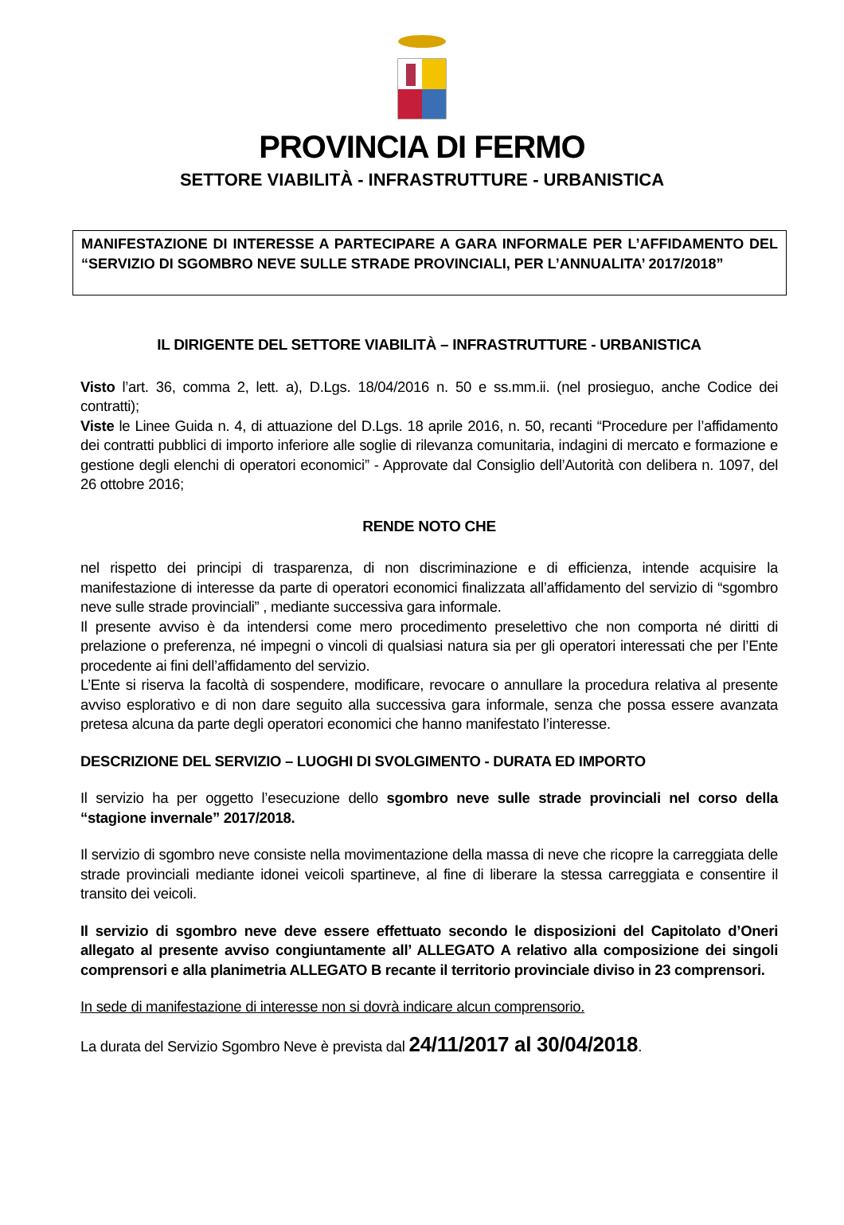PROVINCIA DI FERMO
SETTORE VIABILITÀ - INFRASTRUTTURE - URBANISTICA
MANIFESTAZIONE DI INTERESSE A PARTECIPARE A GARA INFORMALE PER L’AFFIDAMENTO DEL “SERVIZIO DI SGOMBRO NEVE SULLE STRADE PROVINCIALI, PER L’ANNUALITA’ 2017/2018”
IL DIRIGENTE DEL SETTORE VIABILITÀ – INFRASTRUTTURE - URBANISTICA
Visto l’art. 36, comma 2, lett. a), D.Lgs. 18/04/2016 n. 50 e ss.mm.ii. (nel prosieguo, anche Codice dei contratti);
Viste le Linee Guida n. 4, di attuazione del D.Lgs. 18 aprile 2016, n. 50, recanti “Procedure per l’affidamento dei contratti pubblici di importo inferiore alle soglie di rilevanza comunitaria, indagini di mercato e formazione e gestione degli elenchi di operatori economici” - Approvate dal Consiglio dell’Autorità con delibera n. 1097, del 26 ottobre 2016;
RENDE NOTO CHE
nel rispetto dei principi di trasparenza, di non discriminazione e di efficienza, intende acquisire la manifestazione di interesse da parte di operatori economici finalizzata all’affidamento del servizio di “sgombro neve sulle strade provinciali” , mediante successiva gara informale.
Il presente avviso è da intendersi come mero procedimento preselettivo che non comporta né diritti di prelazione o preferenza, né impegni o vincoli di qualsiasi natura sia per gli operatori interessati che per l’Ente procedente ai fini dell’affidamento del servizio.
L’Ente si riserva la facoltà di sospendere, modificare, revocare o annullare la procedura relativa al presente avviso esplorativo e di non dare seguito alla successiva gara informale, senza che possa essere avanzata pretesa alcuna da parte degli operatori economici che hanno manifestato l’interesse.
DESCRIZIONE DEL SERVIZIO – LUOGHI DI SVOLGIMENTO - DURATA ED IMPORTO
Il servizio ha per oggetto l’esecuzione dello sgombro neve sulle strade provinciali nel corso della “stagione invernale” 2017/2018.
Il servizio di sgombro neve consiste nella movimentazione della massa di neve che ricopre la carreggiata delle strade provinciali mediante idonei veicoli spartineve, al fine di liberare la stessa carreggiata e consentire il transito dei veicoli.
Il servizio di sgombro neve deve essere effettuato secondo le disposizioni del Capitolato d’Oneri allegato al presente avviso congiuntamente all’ ALLEGATO A relativo alla composizione dei singoli comprensori e alla planimetria ALLEGATO B recante il territorio provinciale diviso in 23 comprensori.
In sede di manifestazione di interesse non si dovrà indicare alcun comprensorio.
La durata del Servizio Sgombro Neve è prevista dal 24/11/2017 al 30/04/2018.